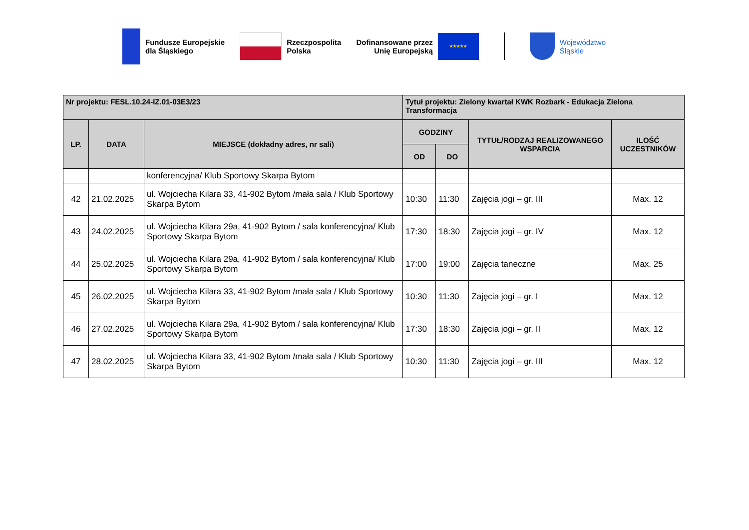Fundusze Europejskie
dla Śląskiego
Rzeczpospolita
Polska
Dofinansowane przez
Unię Europejską
★★★★★
Województwo
Śląskie
| Nr projektu: FESL.10.24-IZ.01-03E3/23 | | | Tytuł projektu: Zielony kwartał KWK Rozbark - Edukacja Zielona Transformacja | | | |
| --- | --- | --- | --- | --- | --- | --- |
| LP. | DATA | MIEJSCE (dokładny adres, nr sali) | GODZINY | | TYTUŁ/RODZAJ REALIZOWANEGO WSPARCIA | ILOŚĆ UCZESTNIKÓW |
| | | | OD | DO | | |
| | | konferencyjna/ Klub Sportowy Skarpa Bytom | | | | |
| 42 | 21.02.2025 | ul. Wojciecha Kilara 33, 41-902 Bytom /mała sala / Klub Sportowy Skarpa Bytom | 10:30 | 11:30 | Zajęcia jogi – gr. III | Max. 12 |
| 43 | 24.02.2025 | ul. Wojciecha Kilara 29a, 41-902 Bytom / sala konferencyjna/ Klub Sportowy Skarpa Bytom | 17:30 | 18:30 | Zajęcia jogi – gr. IV | Max. 12 |
| 44 | 25.02.2025 | ul. Wojciecha Kilara 29a, 41-902 Bytom / sala konferencyjna/ Klub Sportowy Skarpa Bytom | 17:00 | 19:00 | Zajęcia taneczne | Max. 25 |
| 45 | 26.02.2025 | ul. Wojciecha Kilara 33, 41-902 Bytom /mała sala / Klub Sportowy Skarpa Bytom | 10:30 | 11:30 | Zajęcia jogi – gr. I | Max. 12 |
| 46 | 27.02.2025 | ul. Wojciecha Kilara 29a, 41-902 Bytom / sala konferencyjna/ Klub Sportowy Skarpa Bytom | 17:30 | 18:30 | Zajęcia jogi – gr. II | Max. 12 |
| 47 | 28.02.2025 | ul. Wojciecha Kilara 33, 41-902 Bytom /mała sala / Klub Sportowy Skarpa Bytom | 10:30 | 11:30 | Zajęcia jogi – gr. III | Max. 12 |